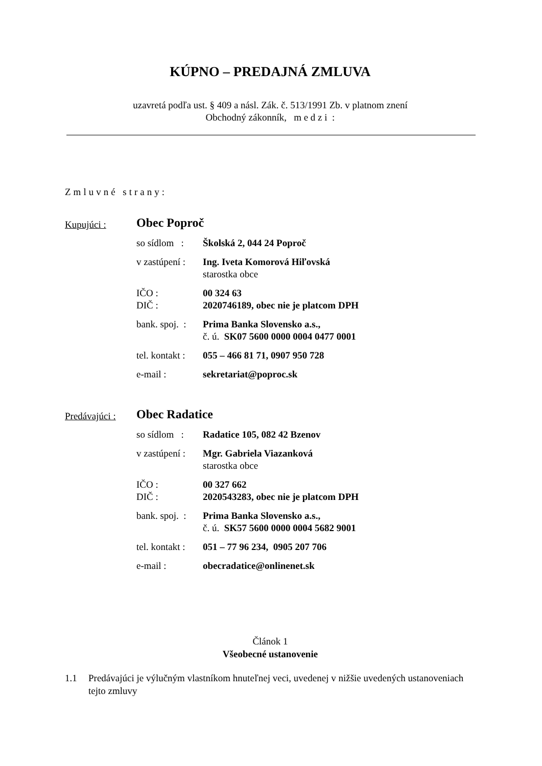KÚPNO – PREDAJNÁ ZMLUVA
uzavretá podľa ust. § 409 a násl. Zák. č. 513/1991 Zb. v platnom znení
Obchodný zákonník, m e d z i :
Zmluvné strany:
Kupujúci :
Obec Poproč
so sídlom :
Školská 2, 044 24 Poproč
v zastúpení :
Ing. Iveta Komorová Hiľovská
starostka obce
IČO :
DIČ :
00 324 63
2020746189, obec nie je platcom DPH
bank. spoj. :
Prima Banka Slovensko a.s.,
č. ú. SK07 5600 0000 0004 0477 0001
tel. kontakt :
055 – 466 81 71, 0907 950 728
e-mail : sekretariat@poproc.sk
Predávajúci :
Obec Radatice
so sídlom :
Radatice 105, 082 42 Bzenov
v zastúpení :
Mgr. Gabriela Viazanková
starostka obce
IČO :
DIČ :
00 327 662
2020543283, obec nie je platcom DPH
bank. spoj. :
Prima Banka Slovensko a.s.,
č. ú. SK57 5600 0000 0004 5682 9001
tel. kontakt :
051 – 77 96 234, 0905 207 706
e-mail : obecradatice@onlinenet.sk
Článok 1
Všeobecné ustanovenie
1.1 Predávajúci je výlučným vlastníkom hnuteľnej veci, uvedenej v nižšie uvedených ustanoveniach tejto zmluvy